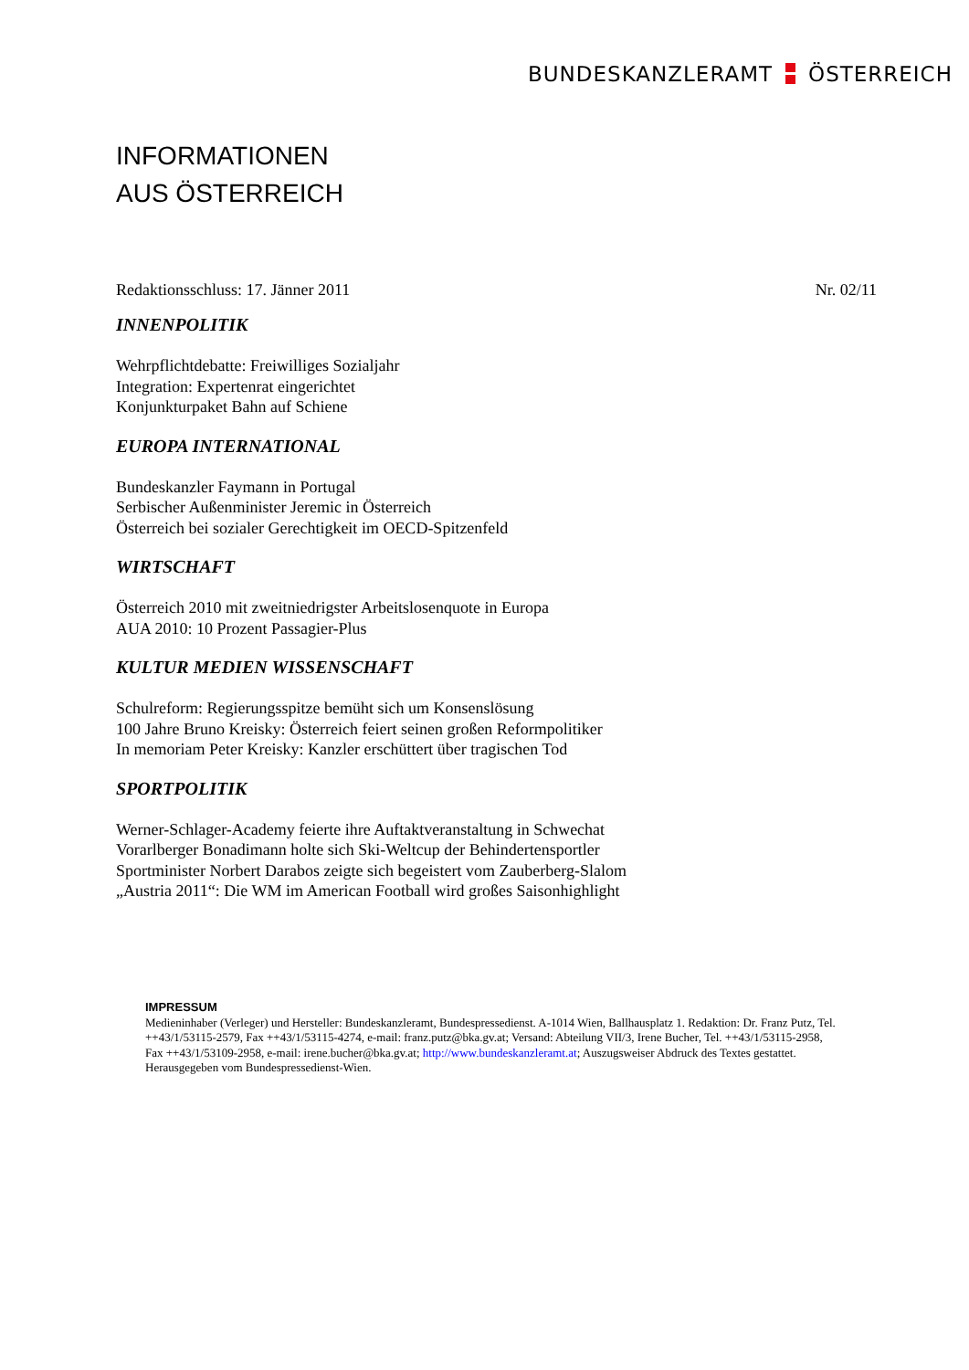BUNDESKANZLERAMT ÖSTERREICH
INFORMATIONEN
AUS ÖSTERREICH
Redaktionsschluss: 17. Jänner 2011 Nr. 02/11
INNENPOLITIK
Wehrpflichtdebatte: Freiwilliges Sozialjahr
Integration: Expertenrat eingerichtet
Konjunkturpaket Bahn auf Schiene
EUROPA INTERNATIONAL
Bundeskanzler Faymann in Portugal
Serbischer Außenminister Jeremic in Österreich
Österreich bei sozialer Gerechtigkeit im OECD-Spitzenfeld
WIRTSCHAFT
Österreich 2010 mit zweitniedrigster Arbeitslosenquote in Europa
AUA 2010: 10 Prozent Passagier-Plus
KULTUR MEDIEN WISSENSCHAFT
Schulreform: Regierungsspitze bemüht sich um Konsenslösung
100 Jahre Bruno Kreisky: Österreich feiert seinen großen Reformpolitiker
In memoriam Peter Kreisky: Kanzler erschüttert über tragischen Tod
SPORTPOLITIK
Werner-Schlager-Academy feierte ihre Auftaktveranstaltung in Schwechat
Vorarlberger Bonadimann holte sich Ski-Weltcup der Behindertensportler
Sportminister Norbert Darabos zeigte sich begeistert vom Zauberberg-Slalom
„Austria 2011“: Die WM im American Football wird großes Saisonhighlight
IMPRESSUM
Medieninhaber (Verleger) und Hersteller: Bundeskanzleramt, Bundespressedienst. A-1014 Wien, Ballhausplatz 1. Redaktion: Dr. Franz Putz, Tel. ++43/1/53115-2579, Fax ++43/1/53115-4274, e-mail: franz.putz@bka.gv.at; Versand: Abteilung VII/3, Irene Bucher, Tel. ++43/1/53115-2958, Fax ++43/1/53109-2958, e-mail: irene.bucher@bka.gv.at; http://www.bundeskanzleramt.at; Auszugsweiser Abdruck des Textes gestattet. Herausgegeben vom Bundespressedienst-Wien.